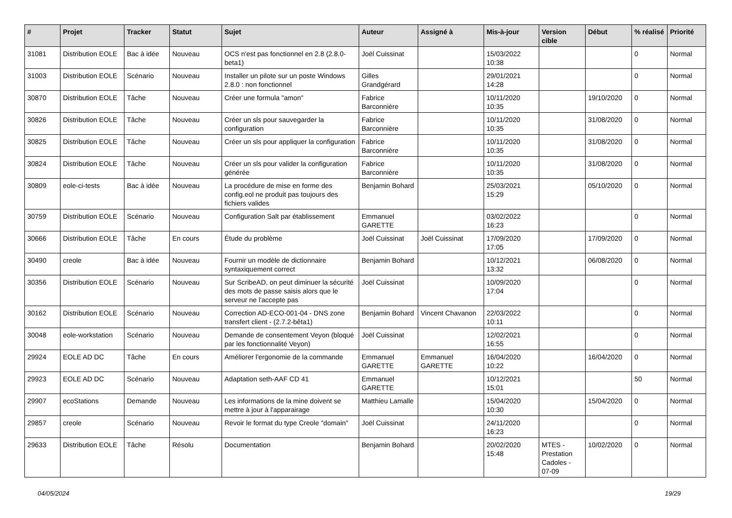| # | Projet | Tracker | Statut | Sujet | Auteur | Assigné à | Mis-à-jour | Version cible | Début | % réalisé | Priorité |
| --- | --- | --- | --- | --- | --- | --- | --- | --- | --- | --- | --- |
| 31081 | Distribution EOLE | Bac à idée | Nouveau | OCS n'est pas fonctionnel en 2.8 (2.8.0-beta1) | Joël Cuissinat | | 15/03/2022 10:38 | | | 0 | Normal |
| 31003 | Distribution EOLE | Scénario | Nouveau | Installer un pilote sur un poste Windows 2.8.0 : non fonctionnel | Gilles Grandgérard | | 29/01/2021 14:28 | | | 0 | Normal |
| 30870 | Distribution EOLE | Tâche | Nouveau | Créer une formula "amon" | Fabrice Barconnière | | 10/11/2020 10:35 | | 19/10/2020 | 0 | Normal |
| 30826 | Distribution EOLE | Tâche | Nouveau | Créer un sls pour sauvegarder la configuration | Fabrice Barconnière | | 10/11/2020 10:35 | | 31/08/2020 | 0 | Normal |
| 30825 | Distribution EOLE | Tâche | Nouveau | Créer un sls pour appliquer la configuration | Fabrice Barconnière | | 10/11/2020 10:35 | | 31/08/2020 | 0 | Normal |
| 30824 | Distribution EOLE | Tâche | Nouveau | Créer un sls pour valider la configuration générée | Fabrice Barconnière | | 10/11/2020 10:35 | | 31/08/2020 | 0 | Normal |
| 30809 | eole-ci-tests | Bac à idée | Nouveau | La procédure de mise en forme des config.eol ne produit pas toujours des fichiers valides | Benjamin Bohard | | 25/03/2021 15:29 | | 05/10/2020 | 0 | Normal |
| 30759 | Distribution EOLE | Scénario | Nouveau | Configuration Salt par établissement | Emmanuel GARETTE | | 03/02/2022 16:23 | | | 0 | Normal |
| 30666 | Distribution EOLE | Tâche | En cours | Étude du problème | Joël Cuissinat | Joël Cuissinat | 17/09/2020 17:05 | | 17/09/2020 | 0 | Normal |
| 30490 | creole | Bac à idée | Nouveau | Fournir un modèle de dictionnaire syntaxiquement correct | Benjamin Bohard | | 10/12/2021 13:32 | | 06/08/2020 | 0 | Normal |
| 30356 | Distribution EOLE | Scénario | Nouveau | Sur ScribeAD, on peut diminuer la sécurité des mots de passe saisis alors que le serveur ne l'accepte pas | Joël Cuissinat | | 10/09/2020 17:04 | | | 0 | Normal |
| 30162 | Distribution EOLE | Scénario | Nouveau | Correction AD-ECO-001-04 - DNS zone transfert client - (2.7.2-bêta1) | Benjamin Bohard | Vincent Chavanon | 22/03/2022 10:11 | | | 0 | Normal |
| 30048 | eole-workstation | Scénario | Nouveau | Demande de consentement Veyon (bloqué par les fonctionnalité Veyon) | Joël Cuissinat | | 12/02/2021 16:55 | | | 0 | Normal |
| 29924 | EOLE AD DC | Tâche | En cours | Améliorer l'ergonomie de la commande | Emmanuel GARETTE | Emmanuel GARETTE | 16/04/2020 10:22 | | 16/04/2020 | 0 | Normal |
| 29923 | EOLE AD DC | Scénario | Nouveau | Adaptation seth-AAF CD 41 | Emmanuel GARETTE | | 10/12/2021 15:01 | | | 50 | Normal |
| 29907 | ecoStations | Demande | Nouveau | Les informations de la mine doivent se mettre à jour à l'apparairage | Matthieu Lamalle | | 15/04/2020 10:30 | | 15/04/2020 | 0 | Normal |
| 29857 | creole | Scénario | Nouveau | Revoir le format du type Creole "domain" | Joël Cuissinat | | 24/11/2020 16:23 | | | 0 | Normal |
| 29633 | Distribution EOLE | Tâche | Résolu | Documentation | Benjamin Bohard | | 20/02/2020 15:48 | MTES - Prestation Cadoles - 07-09 | 10/02/2020 | 0 | Normal |
04/05/2024 19/29